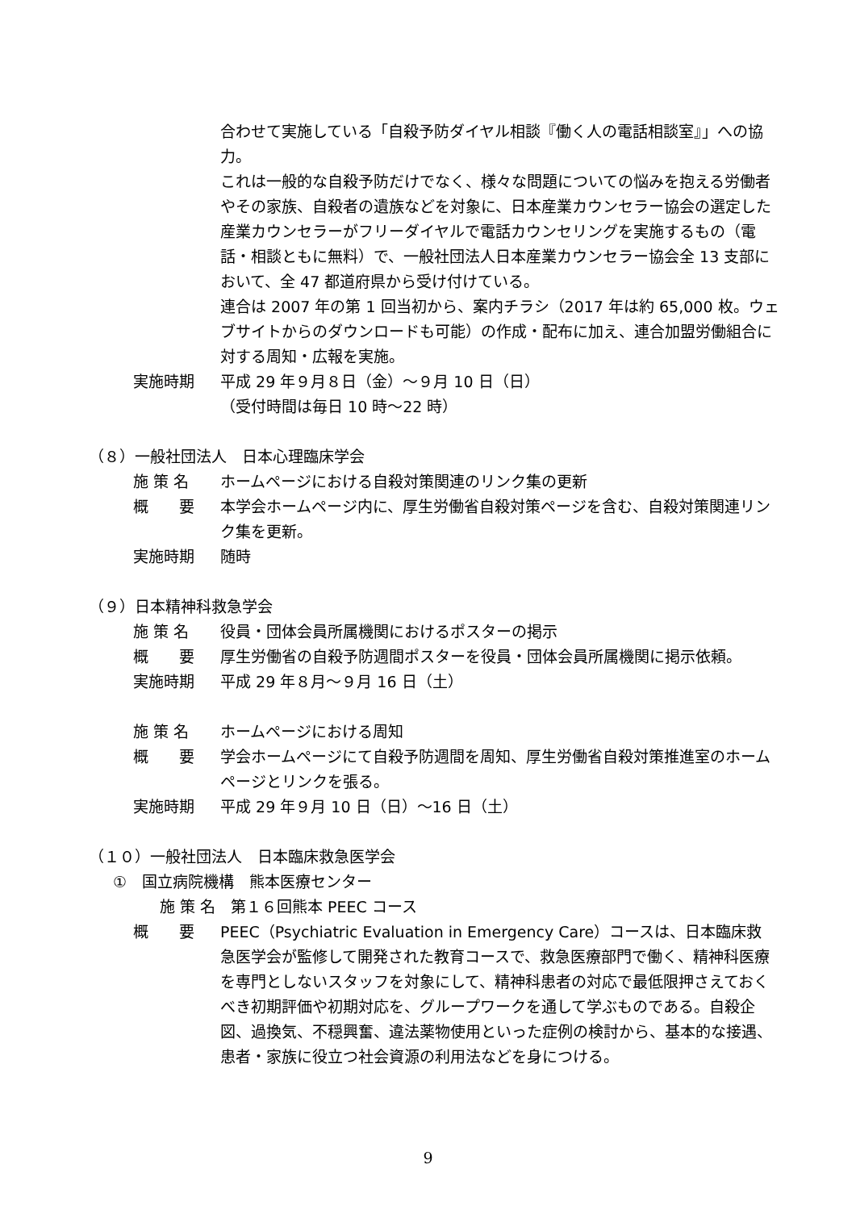合わせて実施している「自殺予防ダイヤル相談『働く人の電話相談室』」への協力。
これは一般的な自殺予防だけでなく、様々な問題についての悩みを抱える労働者やその家族、自殺者の遺族などを対象に、日本産業カウンセラー協会の選定した産業カウンセラーがフリーダイヤルで電話カウンセリングを実施するもの（電話・相談ともに無料）で、一般社団法人日本産業カウンセラー協会全 13 支部において、全 47 都道府県から受け付けている。
連合は 2007 年の第 1 回当初から、案内チラシ（2017 年は約 65,000 枚。ウェブサイトからのダウンロードも可能）の作成・配布に加え、連合加盟労働組合に対する周知・広報を実施。
実施時期 平成 29 年９月８日（金）～９月 10 日（日）
（受付時間は毎日 10 時～22 時）
（８）一般社団法人　日本心理臨床学会
施 策 名 ホームページにおける自殺対策関連のリンク集の更新
概　　要 本学会ホームページ内に、厚生労働省自殺対策ページを含む、自殺対策関連リンク集を更新。
実施時期 随時
（９）日本精神科救急学会
施 策 名 役員・団体会員所属機関におけるポスターの掲示
概　　要 厚生労働省の自殺予防週間ポスターを役員・団体会員所属機関に掲示依頼。
実施時期 平成 29 年８月～９月 16 日（土）
施 策 名 ホームページにおける周知
概　　要 学会ホームページにて自殺予防週間を周知、厚生労働省自殺対策推進室のホームページとリンクを張る。
実施時期 平成 29 年９月 10 日（日）～16 日（土）
（１０）一般社団法人　日本臨床救急医学会
①　国立病院機構　熊本医療センター
施 策 名　第１６回熊本 PEEC コース
概　　要 PEEC（Psychiatric Evaluation in Emergency Care）コースは、日本臨床救急医学会が監修して開発された教育コースで、救急医療部門で働く、精神科医療を専門としないスタッフを対象にして、精神科患者の対応で最低限押さえておくべき初期評価や初期対応を、グループワークを通して学ぶものである。自殺企図、過換気、不穏興奮、違法薬物使用といった症例の検討から、基本的な接遇、患者・家族に役立つ社会資源の利用法などを身につける。
9